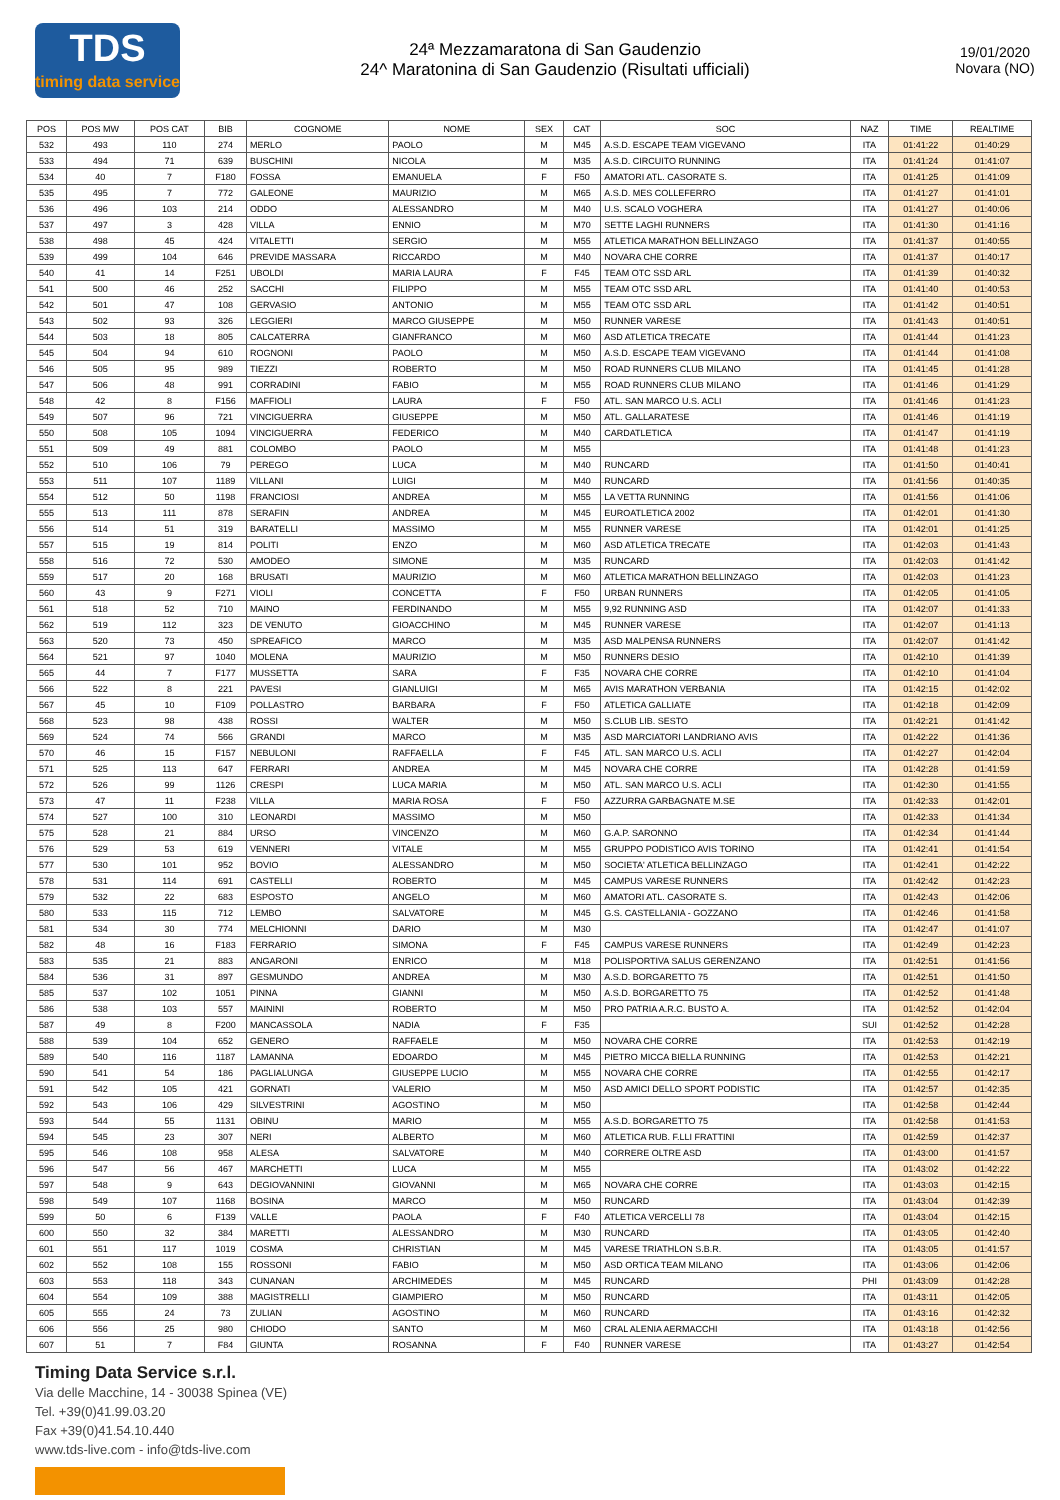TDS
timing data service
24ª Mezzamaratona di San Gaudenzio
24^ Maratonina di San Gaudenzio (Risultati ufficiali)
19/01/2020
Novara (NO)
| POS | POS MW | POS CAT | BIB | COGNOME | NOME | SEX | CAT | SOC | NAZ | TIME | REALTIME |
| --- | --- | --- | --- | --- | --- | --- | --- | --- | --- | --- | --- |
| 532 | 493 | 110 | 274 | MERLO | PAOLO | M | M45 | A.S.D. ESCAPE TEAM VIGEVANO | ITA | 01:41:22 | 01:40:29 |
| 533 | 494 | 71 | 639 | BUSCHINI | NICOLA | M | M35 | A.S.D. CIRCUITO RUNNING | ITA | 01:41:24 | 01:41:07 |
| 534 | 40 | 7 | F180 | FOSSA | EMANUELA | F | F50 | AMATORI ATL. CASORATE S. | ITA | 01:41:25 | 01:41:09 |
| 535 | 495 | 7 | 772 | GALEONE | MAURIZIO | M | M65 | A.S.D. MES COLLEFERRO | ITA | 01:41:27 | 01:41:01 |
| 536 | 496 | 103 | 214 | ODDO | ALESSANDRO | M | M40 | U.S. SCALO VOGHERA | ITA | 01:41:27 | 01:40:06 |
| 537 | 497 | 3 | 428 | VILLA | ENNIO | M | M70 | SETTE LAGHI RUNNERS | ITA | 01:41:30 | 01:41:16 |
| 538 | 498 | 45 | 424 | VITALETTI | SERGIO | M | M55 | ATLETICA MARATHON BELLINZAGO | ITA | 01:41:37 | 01:40:55 |
| 539 | 499 | 104 | 646 | PREVIDE MASSARA | RICCARDO | M | M40 | NOVARA CHE CORRE | ITA | 01:41:37 | 01:40:17 |
| 540 | 41 | 14 | F251 | UBOLDI | MARIA LAURA | F | F45 | TEAM OTC SSD ARL | ITA | 01:41:39 | 01:40:32 |
| 541 | 500 | 46 | 252 | SACCHI | FILIPPO | M | M55 | TEAM OTC SSD ARL | ITA | 01:41:40 | 01:40:53 |
| 542 | 501 | 47 | 108 | GERVASIO | ANTONIO | M | M55 | TEAM OTC SSD ARL | ITA | 01:41:42 | 01:40:51 |
| 543 | 502 | 93 | 326 | LEGGIERI | MARCO GIUSEPPE | M | M50 | RUNNER VARESE | ITA | 01:41:43 | 01:40:51 |
| 544 | 503 | 18 | 805 | CALCATERRA | GIANFRANCO | M | M60 | ASD ATLETICA TRECATE | ITA | 01:41:44 | 01:41:23 |
| 545 | 504 | 94 | 610 | ROGNONI | PAOLO | M | M50 | A.S.D. ESCAPE TEAM VIGEVANO | ITA | 01:41:44 | 01:41:08 |
| 546 | 505 | 95 | 989 | TIEZZI | ROBERTO | M | M50 | ROAD RUNNERS CLUB MILANO | ITA | 01:41:45 | 01:41:28 |
| 547 | 506 | 48 | 991 | CORRADINI | FABIO | M | M55 | ROAD RUNNERS CLUB MILANO | ITA | 01:41:46 | 01:41:29 |
| 548 | 42 | 8 | F156 | MAFFIOLI | LAURA | F | F50 | ATL. SAN MARCO U.S. ACLI | ITA | 01:41:46 | 01:41:23 |
| 549 | 507 | 96 | 721 | VINCIGUERRA | GIUSEPPE | M | M50 | ATL. GALLARATESE | ITA | 01:41:46 | 01:41:19 |
| 550 | 508 | 105 | 1094 | VINCIGUERRA | FEDERICO | M | M40 | CARDATLETICA | ITA | 01:41:47 | 01:41:19 |
| 551 | 509 | 49 | 881 | COLOMBO | PAOLO | M | M55 | | ITA | 01:41:48 | 01:41:23 |
| 552 | 510 | 106 | 79 | PEREGO | LUCA | M | M40 | RUNCARD | ITA | 01:41:50 | 01:40:41 |
| 553 | 511 | 107 | 1189 | VILLANI | LUIGI | M | M40 | RUNCARD | ITA | 01:41:56 | 01:40:35 |
| 554 | 512 | 50 | 1198 | FRANCIOSI | ANDREA | M | M55 | LA VETTA RUNNING | ITA | 01:41:56 | 01:41:06 |
| 555 | 513 | 111 | 878 | SERAFIN | ANDREA | M | M45 | EUROATLETICA 2002 | ITA | 01:42:01 | 01:41:30 |
| 556 | 514 | 51 | 319 | BARATELLI | MASSIMO | M | M55 | RUNNER VARESE | ITA | 01:42:01 | 01:41:25 |
| 557 | 515 | 19 | 814 | POLITI | ENZO | M | M60 | ASD ATLETICA TRECATE | ITA | 01:42:03 | 01:41:43 |
| 558 | 516 | 72 | 530 | AMODEO | SIMONE | M | M35 | RUNCARD | ITA | 01:42:03 | 01:41:42 |
| 559 | 517 | 20 | 168 | BRUSATI | MAURIZIO | M | M60 | ATLETICA MARATHON BELLINZAGO | ITA | 01:42:03 | 01:41:23 |
| 560 | 43 | 9 | F271 | VIOLI | CONCETTA | F | F50 | URBAN RUNNERS | ITA | 01:42:05 | 01:41:05 |
| 561 | 518 | 52 | 710 | MAINO | FERDINANDO | M | M55 | 9,92 RUNNING ASD | ITA | 01:42:07 | 01:41:33 |
| 562 | 519 | 112 | 323 | DE VENUTO | GIOACCHINO | M | M45 | RUNNER VARESE | ITA | 01:42:07 | 01:41:13 |
| 563 | 520 | 73 | 450 | SPREAFICO | MARCO | M | M35 | ASD MALPENSA RUNNERS | ITA | 01:42:07 | 01:41:42 |
| 564 | 521 | 97 | 1040 | MOLENA | MAURIZIO | M | M50 | RUNNERS DESIO | ITA | 01:42:10 | 01:41:39 |
| 565 | 44 | 7 | F177 | MUSSETTA | SARA | F | F35 | NOVARA CHE CORRE | ITA | 01:42:10 | 01:41:04 |
| 566 | 522 | 8 | 221 | PAVESI | GIANLUIGI | M | M65 | AVIS MARATHON VERBANIA | ITA | 01:42:15 | 01:42:02 |
| 567 | 45 | 10 | F109 | POLLASTRO | BARBARA | F | F50 | ATLETICA GALLIATE | ITA | 01:42:18 | 01:42:09 |
| 568 | 523 | 98 | 438 | ROSSI | WALTER | M | M50 | S.CLUB LIB. SESTO | ITA | 01:42:21 | 01:41:42 |
| 569 | 524 | 74 | 566 | GRANDI | MARCO | M | M35 | ASD MARCIATORI LANDRIANO AVIS | ITA | 01:42:22 | 01:41:36 |
| 570 | 46 | 15 | F157 | NEBULONI | RAFFAELLA | F | F45 | ATL. SAN MARCO U.S. ACLI | ITA | 01:42:27 | 01:42:04 |
| 571 | 525 | 113 | 647 | FERRARI | ANDREA | M | M45 | NOVARA CHE CORRE | ITA | 01:42:28 | 01:41:59 |
| 572 | 526 | 99 | 1126 | CRESPI | LUCA MARIA | M | M50 | ATL. SAN MARCO U.S. ACLI | ITA | 01:42:30 | 01:41:55 |
| 573 | 47 | 11 | F238 | VILLA | MARIA ROSA | F | F50 | AZZURRA GARBAGNATE M.SE | ITA | 01:42:33 | 01:42:01 |
| 574 | 527 | 100 | 310 | LEONARDI | MASSIMO | M | M50 | | ITA | 01:42:33 | 01:41:34 |
| 575 | 528 | 21 | 884 | URSO | VINCENZO | M | M60 | G.A.P. SARONNO | ITA | 01:42:34 | 01:41:44 |
| 576 | 529 | 53 | 619 | VENNERI | VITALE | M | M55 | GRUPPO PODISTICO AVIS TORINO | ITA | 01:42:41 | 01:41:54 |
| 577 | 530 | 101 | 952 | BOVIO | ALESSANDRO | M | M50 | SOCIETA' ATLETICA BELLINZAGO | ITA | 01:42:41 | 01:42:22 |
| 578 | 531 | 114 | 691 | CASTELLI | ROBERTO | M | M45 | CAMPUS VARESE RUNNERS | ITA | 01:42:42 | 01:42:23 |
| 579 | 532 | 22 | 683 | ESPOSTO | ANGELO | M | M60 | AMATORI ATL. CASORATE S. | ITA | 01:42:43 | 01:42:06 |
| 580 | 533 | 115 | 712 | LEMBO | SALVATORE | M | M45 | G.S. CASTELLANIA - GOZZANO | ITA | 01:42:46 | 01:41:58 |
| 581 | 534 | 30 | 774 | MELCHIONNI | DARIO | M | M30 | | ITA | 01:42:47 | 01:41:07 |
| 582 | 48 | 16 | F183 | FERRARIO | SIMONA | F | F45 | CAMPUS VARESE RUNNERS | ITA | 01:42:49 | 01:42:23 |
| 583 | 535 | 21 | 883 | ANGARONI | ENRICO | M | M18 | POLISPORTIVA SALUS GERENZANO | ITA | 01:42:51 | 01:41:56 |
| 584 | 536 | 31 | 897 | GESMUNDO | ANDREA | M | M30 | A.S.D. BORGARETTO 75 | ITA | 01:42:51 | 01:41:50 |
| 585 | 537 | 102 | 1051 | PINNA | GIANNI | M | M50 | A.S.D. BORGARETTO 75 | ITA | 01:42:52 | 01:41:48 |
| 586 | 538 | 103 | 557 | MAININI | ROBERTO | M | M50 | PRO PATRIA A.R.C. BUSTO A. | ITA | 01:42:52 | 01:42:04 |
| 587 | 49 | 8 | F200 | MANCASSOLA | NADIA | F | F35 | | SUI | 01:42:52 | 01:42:28 |
| 588 | 539 | 104 | 652 | GENERO | RAFFAELE | M | M50 | NOVARA CHE CORRE | ITA | 01:42:53 | 01:42:19 |
| 589 | 540 | 116 | 1187 | LAMANNA | EDOARDO | M | M45 | PIETRO MICCA BIELLA RUNNING | ITA | 01:42:53 | 01:42:21 |
| 590 | 541 | 54 | 186 | PAGLIALUNGA | GIUSEPPE LUCIO | M | M55 | NOVARA CHE CORRE | ITA | 01:42:55 | 01:42:17 |
| 591 | 542 | 105 | 421 | GORNATI | VALERIO | M | M50 | ASD AMICI DELLO SPORT PODISTIC | ITA | 01:42:57 | 01:42:35 |
| 592 | 543 | 106 | 429 | SILVESTRINI | AGOSTINO | M | M50 | | ITA | 01:42:58 | 01:42:44 |
| 593 | 544 | 55 | 1131 | OBINU | MARIO | M | M55 | A.S.D. BORGARETTO 75 | ITA | 01:42:58 | 01:41:53 |
| 594 | 545 | 23 | 307 | NERI | ALBERTO | M | M60 | ATLETICA RUB. F.LLI FRATTINI | ITA | 01:42:59 | 01:42:37 |
| 595 | 546 | 108 | 958 | ALESA | SALVATORE | M | M40 | CORRERE OLTRE ASD | ITA | 01:43:00 | 01:41:57 |
| 596 | 547 | 56 | 467 | MARCHETTI | LUCA | M | M55 | | ITA | 01:43:02 | 01:42:22 |
| 597 | 548 | 9 | 643 | DEGIOVANNINI | GIOVANNI | M | M65 | NOVARA CHE CORRE | ITA | 01:43:03 | 01:42:15 |
| 598 | 549 | 107 | 1168 | BOSINA | MARCO | M | M50 | RUNCARD | ITA | 01:43:04 | 01:42:39 |
| 599 | 50 | 6 | F139 | VALLE | PAOLA | F | F40 | ATLETICA VERCELLI 78 | ITA | 01:43:04 | 01:42:15 |
| 600 | 550 | 32 | 384 | MARETTI | ALESSANDRO | M | M30 | RUNCARD | ITA | 01:43:05 | 01:42:40 |
| 601 | 551 | 117 | 1019 | COSMA | CHRISTIAN | M | M45 | VARESE TRIATHLON S.B.R. | ITA | 01:43:05 | 01:41:57 |
| 602 | 552 | 108 | 155 | ROSSONI | FABIO | M | M50 | ASD ORTICA TEAM MILANO | ITA | 01:43:06 | 01:42:06 |
| 603 | 553 | 118 | 343 | CUNANAN | ARCHIMEDES | M | M45 | RUNCARD | PHI | 01:43:09 | 01:42:28 |
| 604 | 554 | 109 | 388 | MAGISTRELLI | GIAMPIERO | M | M50 | RUNCARD | ITA | 01:43:11 | 01:42:05 |
| 605 | 555 | 24 | 73 | ZULIAN | AGOSTINO | M | M60 | RUNCARD | ITA | 01:43:16 | 01:42:32 |
| 606 | 556 | 25 | 980 | CHIODO | SANTO | M | M60 | CRAL ALENIA AERMACCHI | ITA | 01:43:18 | 01:42:56 |
| 607 | 51 | 7 | F84 | GIUNTA | ROSANNA | F | F40 | RUNNER VARESE | ITA | 01:43:27 | 01:42:54 |
Timing Data Service s.r.l.
Via delle Macchine, 14 - 30038 Spinea (VE)
Tel. +39(0)41.99.03.20
Fax +39(0)41.54.10.440
www.tds-live.com - info@tds-live.com